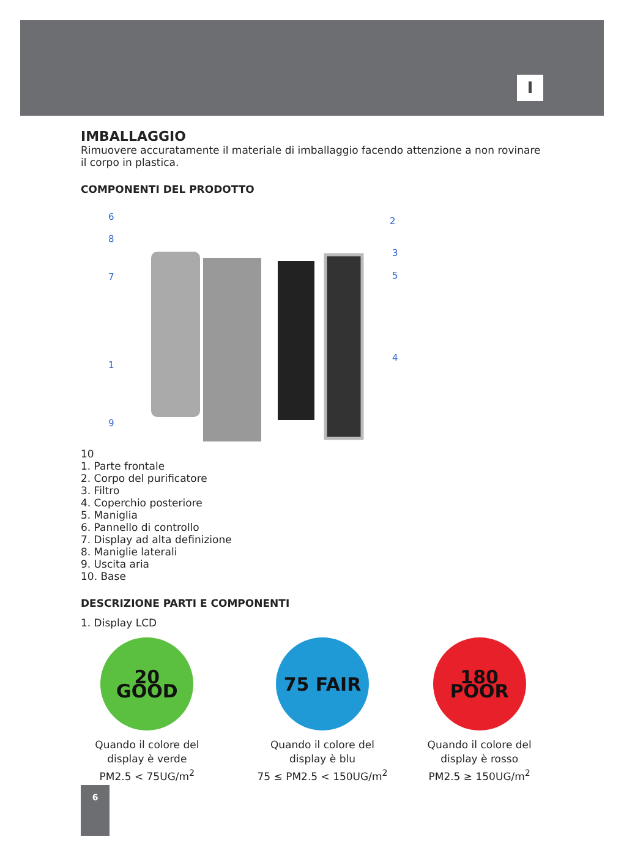I
IMBALLAGGIO
Rimuovere accuratamente il materiale di imballaggio facendo attenzione a non rovinare il corpo in plastica.
COMPONENTI DEL PRODOTTO
6
8
7
1
9
2
3
5
4
10
1. Parte frontale
2. Corpo del purificatore
3. Filtro
4. Coperchio posteriore
5. Maniglia
6. Pannello di controllo
7. Display ad alta definizione
8. Maniglie laterali
9. Uscita aria
10. Base
DESCRIZIONE PARTI E COMPONENTI
1. Display LCD
20 GOOD
Quando il colore del
display è verde
PM2.5 < 75UG/m<sup>2</sup>
75 FAIR
Quando il colore del
display è blu
75 ≤ PM2.5 < 150UG/m<sup>2</sup>
180 POOR
Quando il colore del
display è rosso
PM2.5 ≥ 150UG/m<sup>2</sup>
6